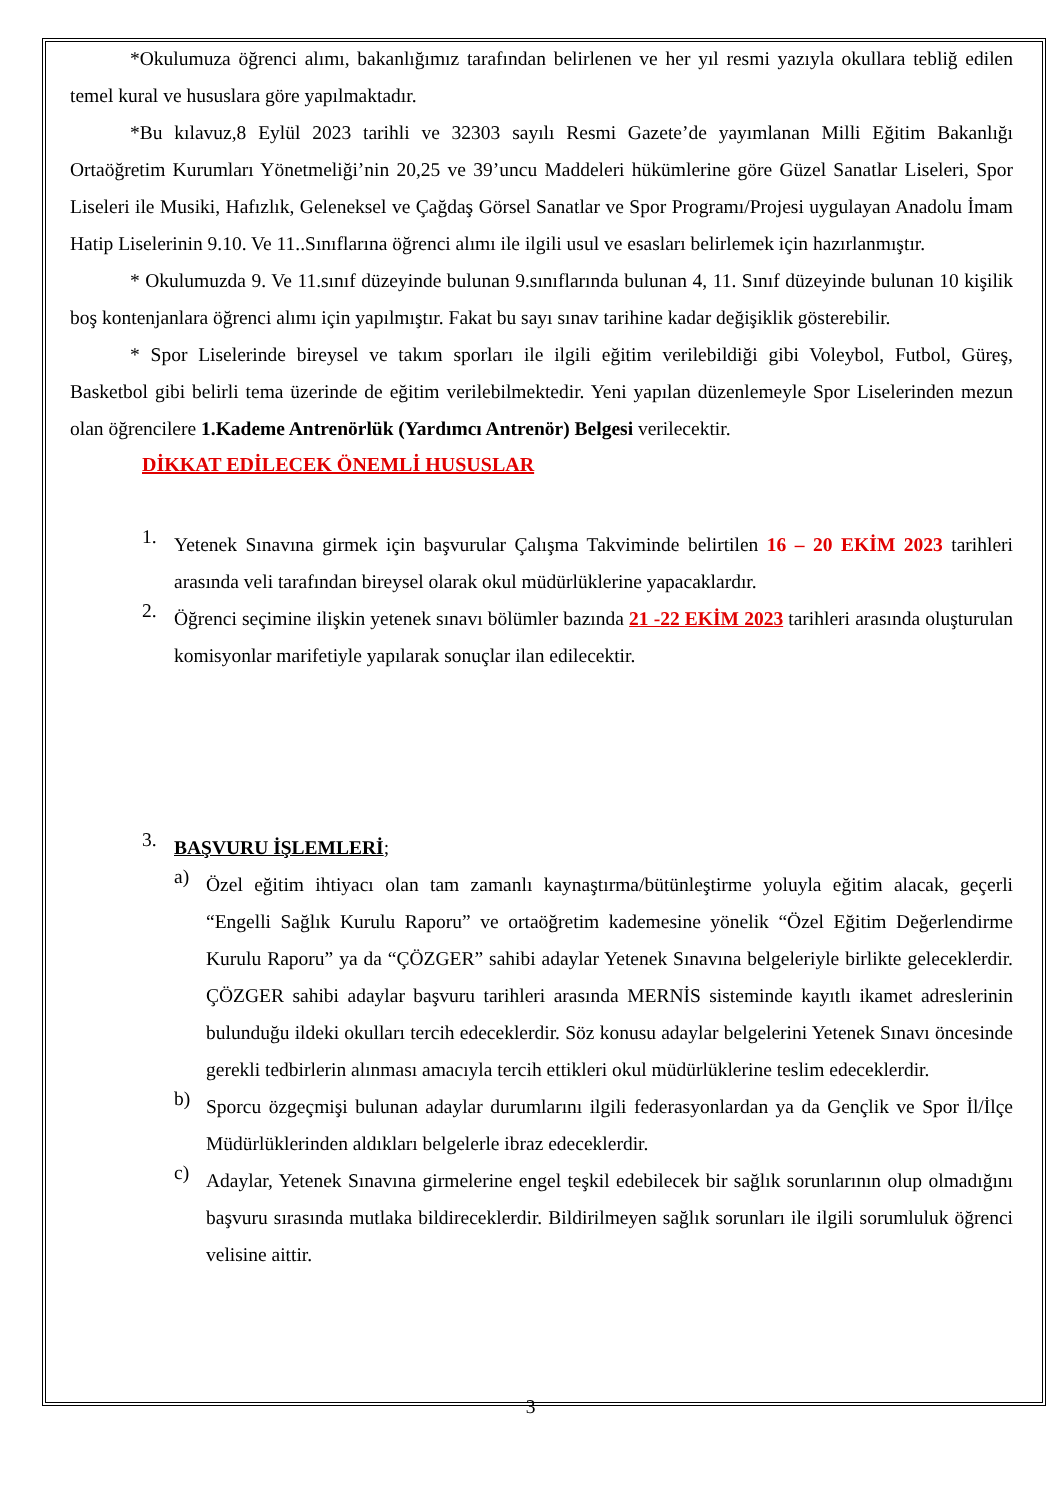*Okulumuza öğrenci alımı, bakanlığımız tarafından belirlenen ve her yıl resmi yazıyla okullara tebliğ edilen temel kural ve hususlara göre yapılmaktadır.
*Bu kılavuz,8 Eylül 2023 tarihli ve 32303 sayılı Resmi Gazete’de yayımlanan Milli Eğitim Bakanlığı Ortaöğretim Kurumları Yönetmeliği’nin 20,25 ve 39’uncu Maddeleri hükümlerine göre Güzel Sanatlar Liseleri, Spor Liseleri ile Musiki, Hafızlık, Geleneksel ve Çağdaş Görsel Sanatlar ve Spor Programı/Projesi uygulayan Anadolu İmam Hatip Liselerinin 9.10. Ve 11..Sınıflarına öğrenci alımı ile ilgili usul ve esasları belirlemek için hazırlanmıştır.
* Okulumuzda 9. Ve 11.sınıf düzeyinde bulunan 9.sınıflarında bulunan 4, 11. Sınıf düzeyinde bulunan 10 kişilik boş kontenjanlara öğrenci alımı için yapılmıştır. Fakat bu sayı sınav tarihine kadar değişiklik gösterebilir.
* Spor Liselerinde bireysel ve takım sporları ile ilgili eğitim verilebildiği gibi Voleybol, Futbol, Güreş, Basketbol gibi belirli tema üzerinde de eğitim verilebilmektedir. Yeni yapılan düzenlemeyle Spor Liselerinden mezun olan öğrencilere 1.Kademe Antrenörlük (Yardımcı Antrenör) Belgesi verilecektir.
DİKKAT EDİLECEK ÖNEMLİ HUSUSLAR
1.
Yetenek Sınavına girmek için başvurular Çalışma Takviminde belirtilen 16 – 20 EKİM 2023 tarihleri arasında veli tarafından bireysel olarak okul müdürlüklerine yapacaklardır.
2.
Öğrenci seçimine ilişkin yetenek sınavı bölümler bazında 21 -22 EKİM 2023 tarihleri arasında oluşturulan komisyonlar marifetiyle yapılarak sonuçlar ilan edilecektir.
3.
BAŞVURU İŞLEMLERİ;
a)
Özel eğitim ihtiyacı olan tam zamanlı kaynaştırma/bütünleştirme yoluyla eğitim alacak, geçerli “Engelli Sağlık Kurulu Raporu” ve ortaöğretim kademesine yönelik “Özel Eğitim Değerlendirme Kurulu Raporu” ya da “ÇÖZGER” sahibi adaylar Yetenek Sınavına belgeleriyle birlikte geleceklerdir. ÇÖZGER sahibi adaylar başvuru tarihleri arasında MERNİS sisteminde kayıtlı ikamet adreslerinin bulunduğu ildeki okulları tercih edeceklerdir. Söz konusu adaylar belgelerini Yetenek Sınavı öncesinde gerekli tedbirlerin alınması amacıyla tercih ettikleri okul müdürlüklerine teslim edeceklerdir.
b)
Sporcu özgeçmişi bulunan adaylar durumlarını ilgili federasyonlardan ya da Gençlik ve Spor İl/İlçe Müdürlüklerinden aldıkları belgelerle ibraz edeceklerdir.
c)
Adaylar, Yetenek Sınavına girmelerine engel teşkil edebilecek bir sağlık sorunlarının olup olmadığını başvuru sırasında mutlaka bildireceklerdir. Bildirilmeyen sağlık sorunları ile ilgili sorumluluk öğrenci velisine aittir.
3